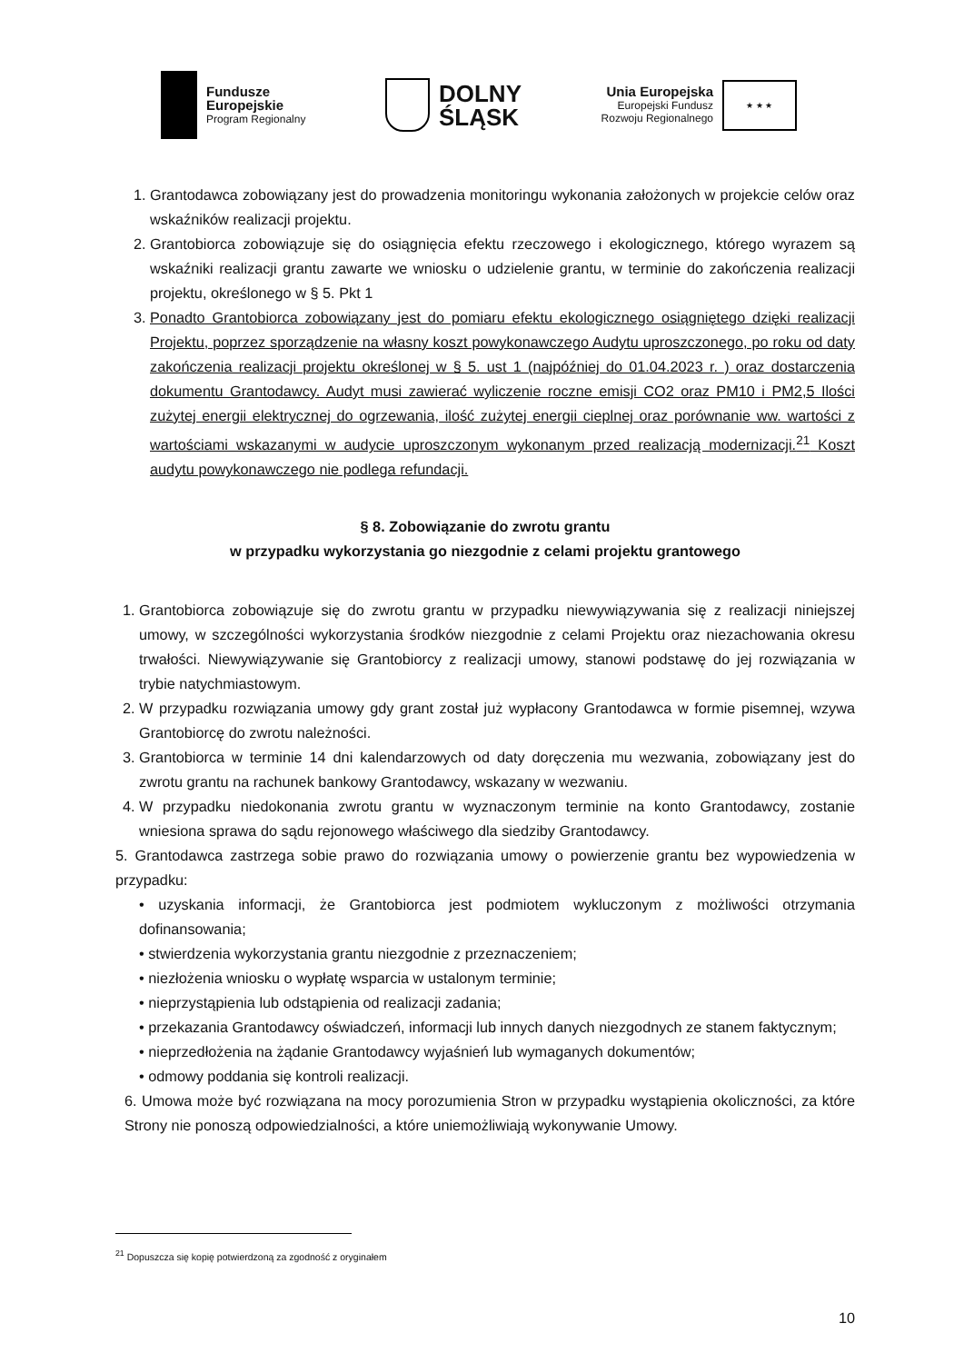Fundusze
Europejskie
Program Regionalny
DOLNY
ŚLĄSK
Unia Europejska
Europejski Fundusz
Rozwoju Regionalnego
★ ★ ★
1. Grantodawca zobowiązany jest do prowadzenia monitoringu wykonania założonych w projekcie celów oraz wskaźników realizacji projektu.
2. Grantobiorca zobowiązuje się do osiągnięcia efektu rzeczowego i ekologicznego, którego wyrazem są wskaźniki realizacji grantu zawarte we wniosku o udzielenie grantu, w terminie do zakończenia realizacji projektu, określonego w § 5. Pkt 1
3. Ponadto Grantobiorca zobowiązany jest do pomiaru efektu ekologicznego osiągniętego dzięki realizacji Projektu, poprzez sporządzenie na własny koszt powykonawczego Audytu uproszczonego, po roku od daty zakończenia realizacji projektu określonej w § 5. ust 1 (najpóźniej do 01.04.2023 r. ) oraz dostarczenia dokumentu Grantodawcy. Audyt musi zawierać wyliczenie roczne emisji CO2 oraz PM10 i PM2,5 Ilości zużytej energii elektrycznej do ogrzewania, ilość zużytej energii cieplnej oraz porównanie ww. wartości z wartościami wskazanymi w audycie uproszczonym wykonanym przed realizacją modernizacji.<sup>21</sup> Koszt audytu powykonawczego nie podlega refundacji.
§ 8. Zobowiązanie do zwrotu grantu
w przypadku wykorzystania go niezgodnie z celami projektu grantowego
1. Grantobiorca zobowiązuje się do zwrotu grantu w przypadku niewywiązywania się z realizacji niniejszej umowy, w szczególności wykorzystania środków niezgodnie z celami Projektu oraz niezachowania okresu trwałości. Niewywiązywanie się Grantobiorcy z realizacji umowy, stanowi podstawę do jej rozwiązania w trybie natychmiastowym.
2. W przypadku rozwiązania umowy gdy grant został już wypłacony Grantodawca w formie pisemnej, wzywa Grantobiorcę do zwrotu należności.
3. Grantobiorca w terminie 14 dni kalendarzowych od daty doręczenia mu wezwania, zobowiązany jest do zwrotu grantu na rachunek bankowy Grantodawcy, wskazany w wezwaniu.
4. W przypadku niedokonania zwrotu grantu w wyznaczonym terminie na konto Grantodawcy, zostanie wniesiona sprawa do sądu rejonowego właściwego dla siedziby Grantodawcy.
5. Grantodawca zastrzega sobie prawo do rozwiązania umowy o powierzenie grantu bez wypowiedzenia w przypadku:
• uzyskania informacji, że Grantobiorca jest podmiotem wykluczonym z możliwości otrzymania dofinansowania;
• stwierdzenia wykorzystania grantu niezgodnie z przeznaczeniem;
• niezłożenia wniosku o wypłatę wsparcia w ustalonym terminie;
• nieprzystąpienia lub odstąpienia od realizacji zadania;
• przekazania Grantodawcy oświadczeń, informacji lub innych danych niezgodnych ze stanem faktycznym;
• nieprzedłożenia na żądanie Grantodawcy wyjaśnień lub wymaganych dokumentów;
• odmowy poddania się kontroli realizacji.
6. Umowa może być rozwiązana na mocy porozumienia Stron w przypadku wystąpienia okoliczności, za które Strony nie ponoszą odpowiedzialności, a które uniemożliwiają wykonywanie Umowy.
<sup>21</sup> Dopuszcza się kopię potwierdzoną za zgodność z oryginałem
10